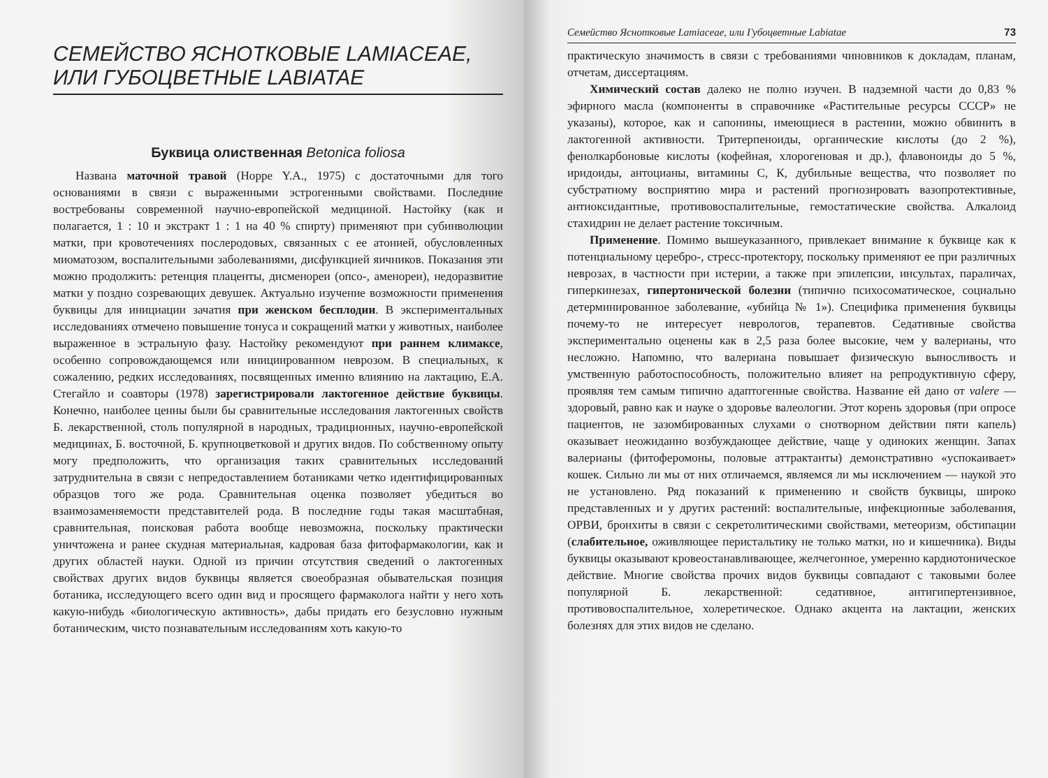СЕМЕЙСТВО ЯСНОТКОВЫЕ LAMIACEAE,
ИЛИ ГУБОЦВЕТНЫЕ LABIATAE
Буквица олиственная Betonica foliosa
Названа маточной травой (Hoppe Y.A., 1975) с достаточными для того основаниями в связи с выраженными эстрогенными свойствами. Последние востребованы современной научно-европейской медициной. Настойку (как и полагается, 1 : 10 и экстракт 1 : 1 на 40 % спирту) применяют при субинволюции матки, при кровотечениях послеродовых, связанных с ее атонией, обусловленных миоматозом, воспалительными заболеваниями, дисфункцией яичников. Показания эти можно продолжить: ретенция плаценты, дисменореи (опсо-, аменореи), недоразвитие матки у поздно созревающих девушек. Актуально изучение возможности применения буквицы для инициации зачатия при женском бесплодии. В экспериментальных исследованиях отмечено повышение тонуса и сокращений матки у животных, наиболее выраженное в эстральную фазу. Настойку рекомендуют при раннем климаксе, особенно сопровождающемся или инициированном неврозом. В специальных, к сожалению, редких исследованиях, посвященных именно влиянию на лактацию, Е.А. Стегайло и соавторы (1978) зарегистрировали лактогенное действие буквицы. Конечно, наиболее ценны были бы сравнительные исследования лактогенных свойств Б. лекарственной, столь популярной в народных, традиционных, научно-европейской медицинах, Б. восточной, Б. крупноцветковой и других видов. По собственному опыту могу предположить, что организация таких сравнительных исследований затруднительна в связи с непредоставлением ботаниками четко идентифицированных образцов того же рода. Сравнительная оценка позволяет убедиться во взаимозаменяемости представителей рода. В последние годы такая масштабная, сравнительная, поисковая работа вообще невозможна, поскольку практически уничтожена и ранее скудная материальная, кадровая база фитофармакологии, как и других областей науки. Одной из причин отсутствия сведений о лактогенных свойствах других видов буквицы является своеобразная обывательская позиция ботаника, исследующего всего один вид и просящего фармаколога найти у него хоть какую-нибудь «биологическую активность», дабы придать его безусловно нужным ботаническим, чисто познавательным исследованиям хоть какую-то
Семейство Яснотковые Lamiaceae, или Губоцветные Labiatae 73
практическую значимость в связи с требованиями чиновников к докладам, планам, отчетам, диссертациям.
Химический состав далеко не полно изучен. В надземной части до 0,83 % эфирного масла (компоненты в справочнике «Растительные ресурсы СССР» не указаны), которое, как и сапонины, имеющиеся в растении, можно обвинить в лактогенной активности. Тритерпеноиды, органические кислоты (до 2 %), фенолкарбоновые кислоты (кофейная, хлорогеновая и др.), флавоноиды до 5 %, иридоиды, антоцианы, витамины С, К, дубильные вещества, что позволяет по субстратному восприятию мира и растений прогнозировать вазопротективные, антиоксидантные, противовоспалительные, гемостатические свойства. Алкалоид стахидрин не делает растение токсичным.
Применение. Помимо вышеуказанного, привлекает внимание к буквице как к потенциальному церебро-, стресс-протектору, поскольку применяют ее при различных неврозах, в частности при истерии, а также при эпилепсии, инсультах, параличах, гиперкинезах, гипертонической болезни (типично психосоматическое, социально детерминированное заболевание, «убийца № 1»). Специфика применения буквицы почему-то не интересует неврологов, терапевтов. Седативные свойства экспериментально оценены как в 2,5 раза более высокие, чем у валерианы, что несложно. Напомню, что валериана повышает физическую выносливость и умственную работоспособность, положительно влияет на репродуктивную сферу, проявляя тем самым типично адаптогенные свойства. Название ей дано от valere — здоровый, равно как и науке о здоровье валеологии. Этот корень здоровья (при опросе пациентов, не зазомбированных слухами о снотворном действии пяти капель) оказывает неожиданно возбуждающее действие, чаще у одиноких женщин. Запах валерианы (фитоферомоны, половые аттрактанты) демонстративно «успокаивает» кошек. Сильно ли мы от них отличаемся, являемся ли мы исключением — наукой это не установлено. Ряд показаний к применению и свойств буквицы, широко представленных и у других растений: воспалительные, инфекционные заболевания, ОРВИ, бронхиты в связи с секретолитическими свойствами, метеоризм, обстипации (слабительное, оживляющее перистальтику не только матки, но и кишечника). Виды буквицы оказывают кровеостанавливающее, желчегонное, умеренно кардиотоническое действие. Многие свойства прочих видов буквицы совпадают с таковыми более популярной Б. лекарственной: седативное, антигипертензивное, противовоспалительное, холеретическое. Однако акцента на лактации, женских болезнях для этих видов не сделано.